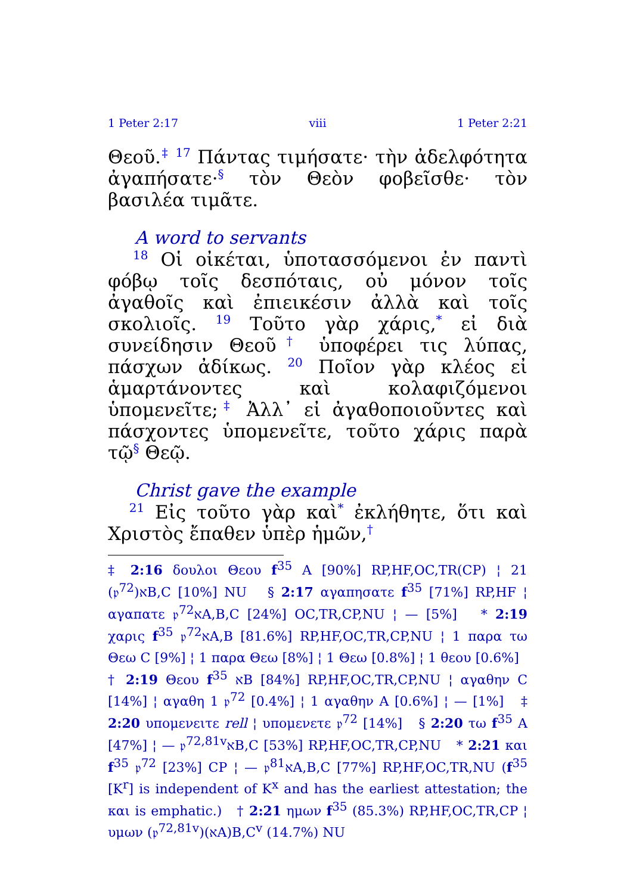1 Peter 2:17 viii 1 Peter 2:21
Θεοῦ.<sup>‡</sup> <sup>17</sup> Πάντας τιμήσατε· τὴν ἀδελφότητα ἀγαπήσατε·<sup>§</sup> τὸν Θεὸν φοβεῖσθε· τὸν βασιλέα τιμᾶτε.
A word to servants
<sup>18</sup> Οἱ οἰκέται, ὑποτασσόμενοι ἐν παντὶ φόβῳ τοῖς δεσπόταις, οὐ μόνον τοῖς ἀγαθοῖς καὶ ἐπιεικέσιν ἀλλὰ καὶ τοῖς σκολιοῖς. <sup>19</sup> Τοῦτο γὰρ χάρις,<sup>*</sup> εἰ διὰ συνείδησιν Θεοῦ<sup>†</sup> ὑποφέρει τις λύπας, πάσχων ἀδίκως. <sup>20</sup> Ποῖον γὰρ κλέος εἰ ἁμαρτάνοντες καὶ κολαφιζόμενοι ὑπομενεῖτε;<sup>‡</sup> Ἀλλ᾽ εἰ ἀγαθοποιοῦντες καὶ πάσχοντες ὑπομενεῖτε, τοῦτο χάρις παρὰ τῷ<sup>§</sup> Θεῷ.
Christ gave the example
<sup>21</sup> Εἰς τοῦτο γὰρ καὶ<sup>*</sup> ἐκλήθητε, ὅτι καὶ Χριστὸς ἔπαθεν ὑπὲρ ἡμῶν,<sup>†</sup>
‡ 2:16 δουλοι Θεου f<sup>35</sup> A [90%] RP,HF,OC,TR(CP) ¦ 21 (𝔭<sup>72</sup>)אB,C [10%] NU § 2:17 αγαπησατε f<sup>35</sup> [71%] RP,HF ¦ αγαπατε 𝔭<sup>72</sup>אA,B,C [24%] OC,TR,CP,NU ¦ — [5%] * 2:19 χαρις f<sup>35</sup> 𝔭<sup>72</sup>אA,B [81.6%] RP,HF,OC,TR,CP,NU ¦ 1 παρα τω Θεω C [9%] ¦ 1 παρα Θεω [8%] ¦ 1 Θεω [0.8%] ¦ 1 θεου [0.6%] † 2:19 Θεου f<sup>35</sup> אB [84%] RP,HF,OC,TR,CP,NU ¦ αγαθην C [14%] ¦ αγαθη 1 𝔭<sup>72</sup> [0.4%] ¦ 1 αγαθην A [0.6%] ¦ — [1%] ‡ 2:20 υπομενειτε rell ¦ υπομενετε 𝔭<sup>72</sup> [14%] § 2:20 τω f<sup>35</sup> A [47%] ¦ — 𝔭<sup>72,81v</sup>אB,C [53%] RP,HF,OC,TR,CP,NU * 2:21 και f<sup>35</sup> 𝔭<sup>72</sup> [23%] CP ¦ — 𝔭<sup>81</sup>אA,B,C [77%] RP,HF,OC,TR,NU (f<sup>35</sup> [K<sup>r</sup>] is independent of K<sup>x</sup> and has the earliest attestation; the και is emphatic.) † 2:21 ημων f<sup>35</sup> (85.3%) RP,HF,OC,TR,CP ¦ υμων (𝔭<sup>72,81v</sup>)(אA)B,C<sup>v</sup> (14.7%) NU